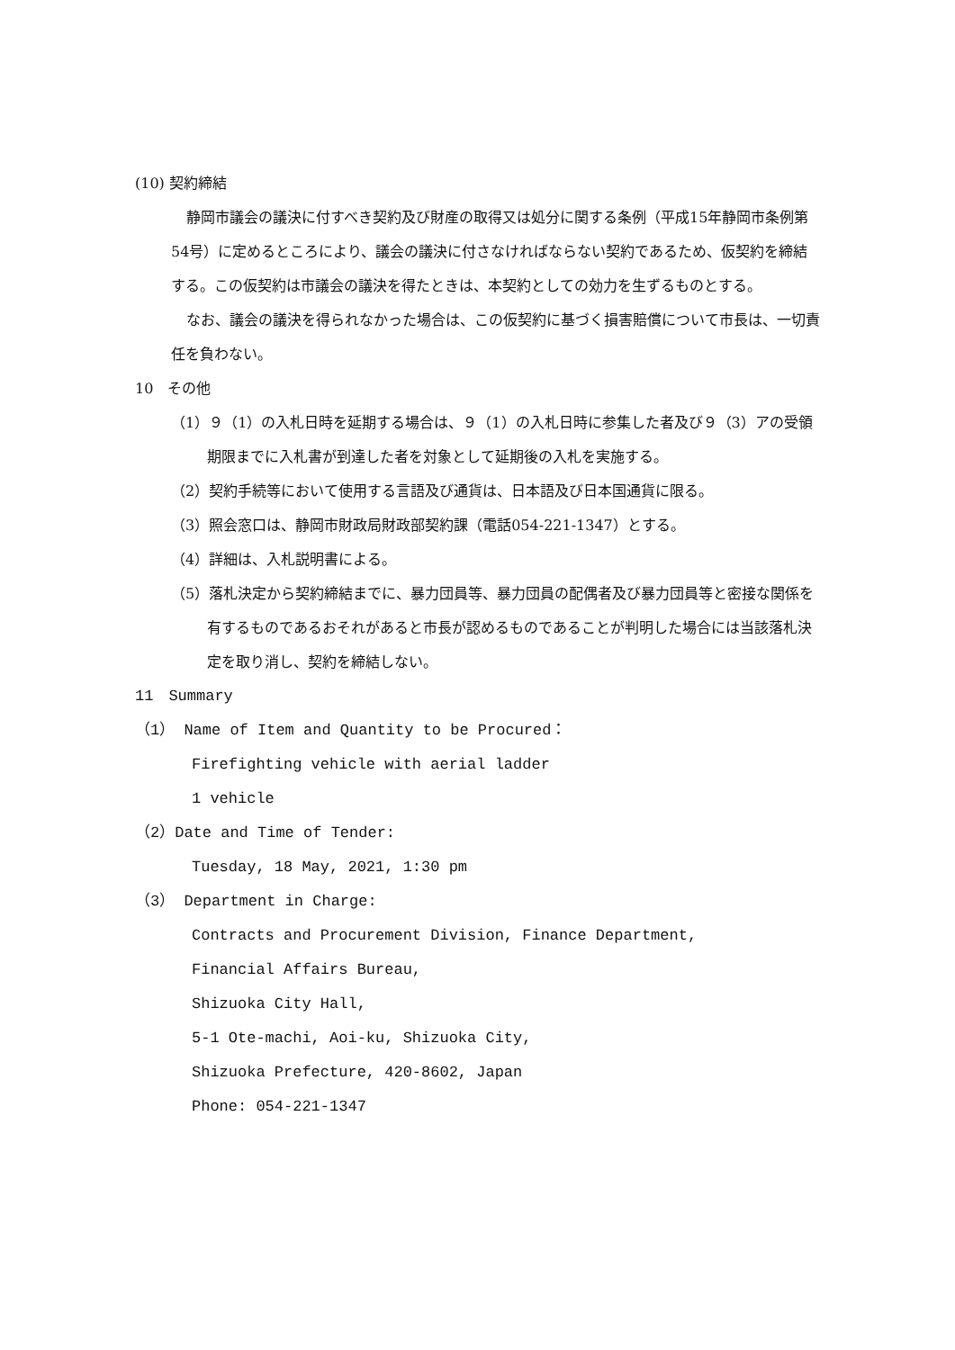(10) 契約締結
静岡市議会の議決に付すべき契約及び財産の取得又は処分に関する条例（平成15年静岡市条例第54号）に定めるところにより、議会の議決に付さなければならない契約であるため、仮契約を締結する。この仮契約は市議会の議決を得たときは、本契約としての効力を生ずるものとする。
なお、議会の議決を得られなかった場合は、この仮契約に基づく損害賠償について市長は、一切責任を負わない。
10　その他
（1）９（1）の入札日時を延期する場合は、９（1）の入札日時に参集した者及び９（3）アの受領期限までに入札書が到達した者を対象として延期後の入札を実施する。
（2）契約手続等において使用する言語及び通貨は、日本語及び日本国通貨に限る。
（3）照会窓口は、静岡市財政局財政部契約課（電話054-221-1347）とする。
（4）詳細は、入札説明書による。
（5）落札決定から契約締結までに、暴力団員等、暴力団員の配偶者及び暴力団員等と密接な関係を有するものであるおそれがあると市長が認めるものであることが判明した場合には当該落札決定を取り消し、契約を締結しない。
11　Summary
（1） Name of Item and Quantity to be Procured：
Firefighting vehicle with aerial ladder
1 vehicle
（2）Date and Time of Tender:
Tuesday, 18 May, 2021, 1:30 pm
（3） Department in Charge:
Contracts and Procurement Division, Finance Department,
Financial Affairs Bureau,
Shizuoka City Hall,
5-1 Ote-machi, Aoi-ku, Shizuoka City,
Shizuoka Prefecture, 420-8602, Japan
Phone: 054-221-1347